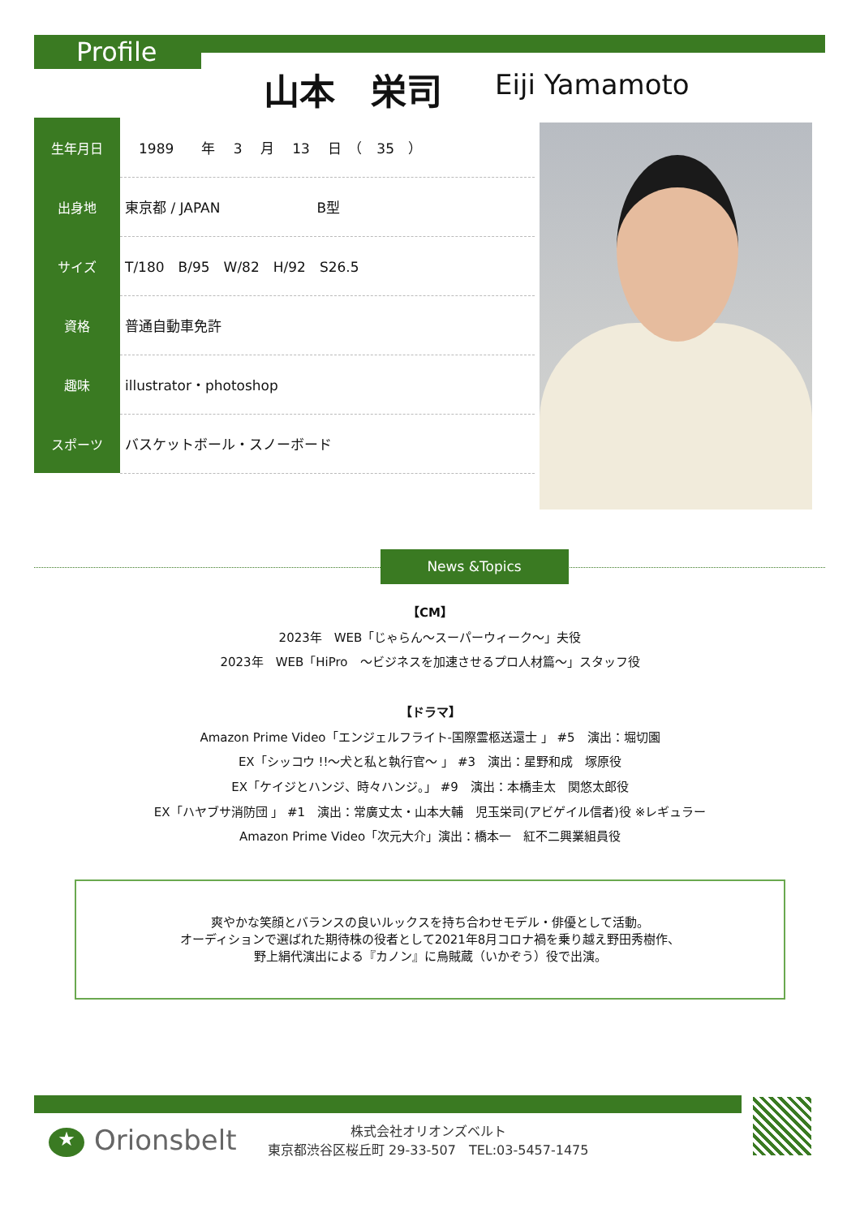Profile
山本　栄司 Eiji Yamamoto
| 生年月日 | 1989 年 3 月 13 日 （ 35 ） |
| 出身地 | 東京都 / JAPAN B型 |
| サイズ | T/180 B/95 W/82 H/92 S26.5 |
| 資格 | 普通自動車免許 |
| 趣味 | illustrator・photoshop |
| スポーツ | バスケットボール・スノーボード |
News &Topics
【CM】
2023年　WEB「じゃらん～スーパーウィーク～」夫役
2023年　WEB「HiPro　～ビジネスを加速させるプロ人材篇～」スタッフ役
【ドラマ】
Amazon Prime Video「エンジェルフライト-国際霊柩送還士 」 #5　演出：堀切園
EX「シッコウ !!～犬と私と執行官～ 」 #3　演出：星野和成　塚原役
EX「ケイジとハンジ、時々ハンジ。」 #9　演出：本橋圭太　関悠太郎役
EX「ハヤブサ消防団 」 #1　演出：常廣丈太・山本大輔　児玉栄司(アビゲイル信者)役 ※レギュラー
Amazon Prime Video「次元大介」演出：橋本一　紅不二興業組員役
爽やかな笑顔とバランスの良いルックスを持ち合わせモデル・俳優として活動。
オーディションで選ばれた期待株の役者として2021年8月コロナ禍を乗り越え野田秀樹作、
野上絹代演出による『カノン』に烏賊蔵（いかぞう）役で出演。
★ Orionsbelt
株式会社オリオンズベルト
東京都渋谷区桜丘町 29-33-507　TEL:03-5457-1475